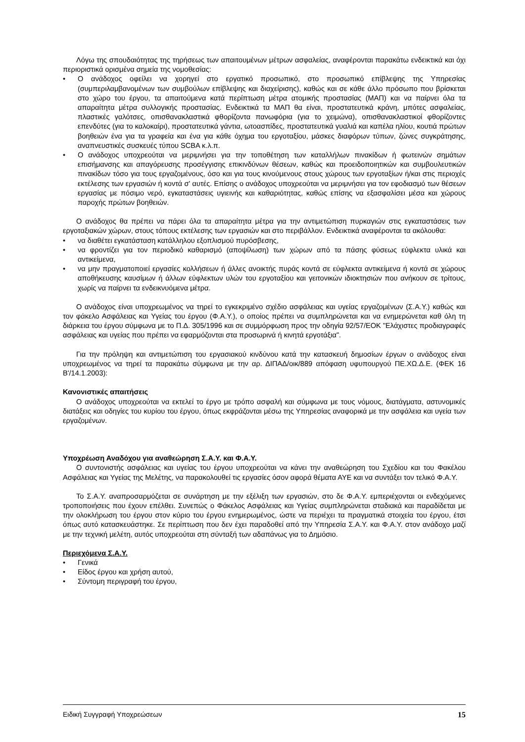Λόγω της σπουδαιότητας της τηρήσεως των απαιτουμένων μέτρων ασφαλείας, αναφέρονται παρακάτω ενδεικτικά και όχι περιοριστικά ορισμένα σημεία της νομοθεσίας:
• Ο ανάδοχος οφείλει να χορηγεί στο εργατικό προσωπικό, στο προσωπικό επίβλεψης της Υπηρεσίας (συμπεριλαμβανομένων των συμβούλων επίβλεψης και διαχείρισης), καθώς και σε κάθε άλλο πρόσωπο που βρίσκεται στο χώρο του έργου, τα απαιτούμενα κατά περίπτωση μέτρα ατομικής προστασίας (ΜΑΠ) και να παίρνει όλα τα απαραίτητα μέτρα συλλογικής προστασίας. Ενδεικτικά τα ΜΑΠ θα είναι, προστατευτικά κράνη, μπότες ασφαλείας, πλαστικές γαλότσες, οπισθανακλαστικά φθορίζοντα πανωφόρια (για το χειμώνα), οπισθανακλαστικοί φθορίζοντες επενδύτες (για το καλοκαίρι), προστατευτικά γάντια, ωτοασπίδες, προστατευτικά γυαλιά και καπέλα ηλίου, κουτιά πρώτων βοηθειών ένα για τα γραφεία και ένα για κάθε όχημα του εργοταξίου, μάσκες διαφόρων τύπων, ζώνες συγκράτησης, αναπνευστικές συσκευές τύπου SCBA κ.λ.π.
• Ο ανάδοχος υποχρεούται να μεριμνήσει για την τοποθέτηση των καταλλήλων πινακίδων ή φωτεινών σημάτων επισήμανσης και απαγόρευσης προσέγγισης επικινδύνων θέσεων, καθώς και προειδοποιητικών και συμβουλευτικών πινακίδων τόσο για τους εργαζομένους, όσο και για τους κινούμενους στους χώρους των εργοταξίων ή/και στις περιοχές εκτέλεσης των εργασιών ή κοντά σ' αυτές. Επίσης ο ανάδοχος υποχρεούται να μεριμνήσει για τον εφοδιασμό των θέσεων εργασίας με πόσιμο νερό, εγκαταστάσεις υγιεινής και καθαριότητας, καθώς επίσης να εξασφαλίσει μέσα και χώρους παροχής πρώτων βοηθειών.
Ο ανάδοχος θα πρέπει να πάρει όλα τα απαραίτητα μέτρα για την αντιμετώπιση πυρκαγιών στις εγκαταστάσεις των εργοταξιακών χώρων, στους τόπους εκτέλεσης των εργασιών και στο περιβάλλον. Ενδεικτικά αναφέρονται τα ακόλουθα:
• να διαθέτει εγκατάσταση κατάλληλου εξοπλισμού πυρόσβεσης,
• να φροντίζει για τον περιοδικό καθαρισμό (αποψίλωση) των χώρων από τα πάσης φύσεως εύφλεκτα υλικά και αντικείμενα,
• να μην πραγματοποιεί εργασίες κολλήσεων ή άλλες ανοικτής πυράς κοντά σε εύφλεκτα αντικείμενα ή κοντά σε χώρους αποθήκευσης καυσίμων ή άλλων εύφλεκτων υλών του εργοταξίου και γειτονικών ιδιοκτησιών που ανήκουν σε τρίτους, χωρίς να παίρνει τα ενδεικνυόμενα μέτρα.
Ο ανάδοχος είναι υποχρεωμένος να τηρεί το εγκεκριμένο σχέδιο ασφάλειας και υγείας εργαζομένων (Σ.Α.Υ.) καθώς και τον φάκελο Ασφάλειας και Υγείας του έργου (Φ.Α.Υ.), ο οποίος πρέπει να συμπληρώνεται και να ενημερώνεται καθ όλη τη διάρκεια του έργου σύμφωνα με το Π.Δ. 305/1996 και σε συμμόρφωση προς την οδηγία 92/57/ΕΟΚ "Ελάχιστες προδιαγραφές ασφάλειας και υγείας που πρέπει να εφαρμόζονται στα προσωρινά ή κινητά εργοτάξια".
Για την πρόληψη και αντιμετώπιση του εργασιακού κινδύνου κατά την κατασκευή δημοσίων έργων ο ανάδοχος είναι υποχρεωμένος να τηρεί τα παρακάτω σύμφωνα με την αρ. ΔΙΠΑΔ/οικ/889 απόφαση υφυπουργού ΠΕ.ΧΩ.Δ.Ε. (ΦΕΚ 16 Β'/14.1.2003):
Κανονιστικές απαιτήσεις
Ο ανάδοχος υποχρεούται να εκτελεί το έργο με τρόπο ασφαλή και σύμφωνα με τους νόμους, διατάγματα, αστυνομικές διατάξεις και οδηγίες του κυρίου του έργου, όπως εκφράζονται μέσω της Υπηρεσίας αναφορικά με την ασφάλεια και υγεία των εργαζομένων.
Υποχρέωση Αναδόχου για αναθεώρηση Σ.Α.Υ. και Φ.Α.Υ.
Ο συντονιστής ασφάλειας και υγείας του έργου υποχρεούται να κάνει την αναθεώρηση του Σχεδίου και του Φακέλου Ασφάλειας και Υγείας της Μελέτης, να παρακολουθεί τις εργασίες όσον αφορά θέματα ΑΥΕ και να συντάξει τον τελικό Φ.Α.Υ.
Το Σ.Α.Υ. αναπροσαρμόζεται σε συνάρτηση με την εξέλιξη των εργασιών, στο δε Φ.Α.Υ. εμπεριέχονται οι ενδεχόμενες τροποποιήσεις που έχουν επέλθει. Συνεπώς ο Φάκελος Ασφάλειας και Υγείας συμπληρώνεται σταδιακά και παραδίδεται με την ολοκλήρωση του έργου στον κύριο του έργου ενημερωμένος, ώστε να περιέχει τα πραγματικά στοιχεία του έργου, έτσι όπως αυτό κατασκευάστηκε. Σε περίπτωση που δεν έχει παραδοθεί από την Υπηρεσία Σ.Α.Υ. και Φ.Α.Υ. στον ανάδοχο μαζί με την τεχνική μελέτη, αυτός υποχρεούται στη σύνταξή των αδαπάνως για το Δημόσιο.
Περιεχόμενα Σ.Α.Υ.
• Γενικά
• Είδος έργου και χρήση αυτού,
• Σύντομη περιγραφή του έργου,
Ειδική Συγγραφή Υποχρεώσεων 15